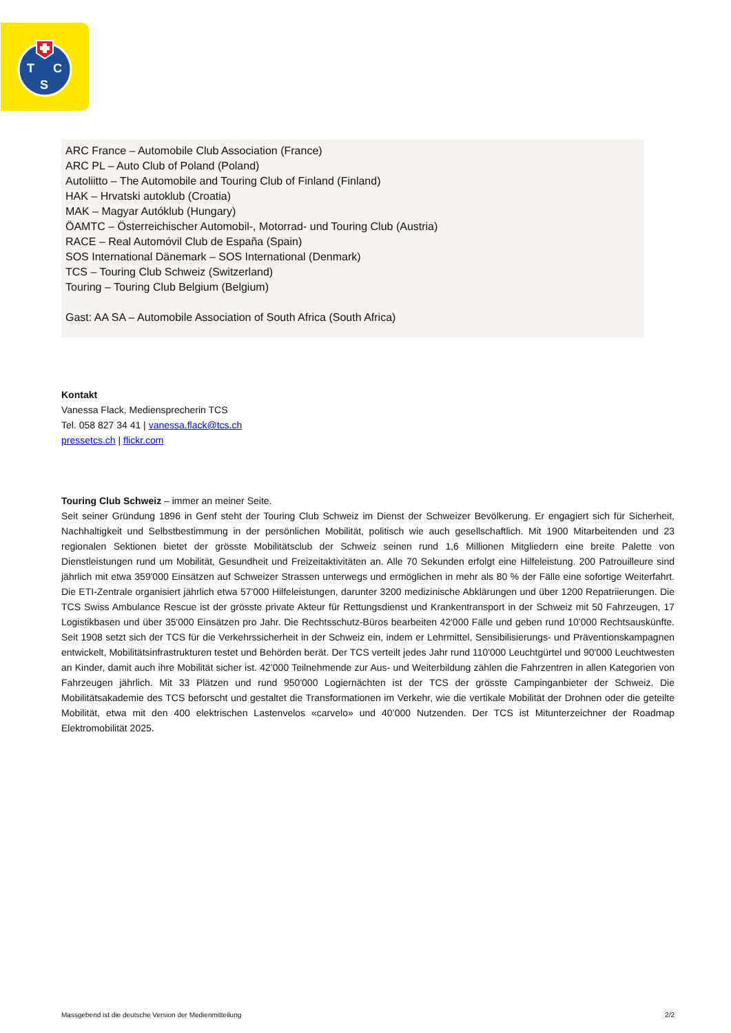T
C
S
ARC France – Automobile Club Association (France)
ARC PL – Auto Club of Poland (Poland)
Autoliitto – The Automobile and Touring Club of Finland (Finland)
HAK – Hrvatski autoklub (Croatia)
MAK – Magyar Autóklub (Hungary)
ÖAMTC – Österreichischer Automobil-, Motorrad- und Touring Club (Austria)
RACE – Real Automóvil Club de España (Spain)
SOS International Dänemark – SOS International (Denmark)
TCS – Touring Club Schweiz (Switzerland)
Touring – Touring Club Belgium (Belgium)
Gast: AA SA – Automobile Association of South Africa (South Africa)
Kontakt
Vanessa Flack, Mediensprecherin TCS
Tel. 058 827 34 41 | vanessa.flack@tcs.ch
pressetcs.ch | flickr.com
Touring Club Schweiz – immer an meiner Seite.
Seit seiner Gründung 1896 in Genf steht der Touring Club Schweiz im Dienst der Schweizer Bevölkerung. Er engagiert sich für Sicherheit, Nachhaltigkeit und Selbstbestimmung in der persönlichen Mobilität, politisch wie auch gesellschaftlich. Mit 1900 Mitarbeitenden und 23 regionalen Sektionen bietet der grösste Mobilitätsclub der Schweiz seinen rund 1,6 Millionen Mitgliedern eine breite Palette von Dienstleistungen rund um Mobilität, Gesundheit und Freizeitaktivitäten an. Alle 70 Sekunden erfolgt eine Hilfeleistung. 200 Patrouilleure sind jährlich mit etwa 359'000 Einsätzen auf Schweizer Strassen unterwegs und ermöglichen in mehr als 80 % der Fälle eine sofortige Weiterfahrt. Die ETI-Zentrale organisiert jährlich etwa 57'000 Hilfeleistungen, darunter 3200 medizinische Abklärungen und über 1200 Repatriierungen. Die TCS Swiss Ambulance Rescue ist der grösste private Akteur für Rettungsdienst und Krankentransport in der Schweiz mit 50 Fahrzeugen, 17 Logistikbasen und über 35'000 Einsätzen pro Jahr. Die Rechtsschutz-Büros bearbeiten 42'000 Fälle und geben rund 10’000 Rechtsauskünfte. Seit 1908 setzt sich der TCS für die Verkehrssicherheit in der Schweiz ein, indem er Lehrmittel, Sensibilisierungs- und Präventionskampagnen entwickelt, Mobilitätsinfrastrukturen testet und Behörden berät. Der TCS verteilt jedes Jahr rund 110'000 Leuchtgürtel und 90'000 Leuchtwesten an Kinder, damit auch ihre Mobilität sicher ist. 42’000 Teilnehmende zur Aus- und Weiterbildung zählen die Fahrzentren in allen Kategorien von Fahrzeugen jährlich. Mit 33 Plätzen und rund 950'000 Logiernächten ist der TCS der grösste Campinganbieter der Schweiz. Die Mobilitätsakademie des TCS beforscht und gestaltet die Transformationen im Verkehr, wie die vertikale Mobilität der Drohnen oder die geteilte Mobilität, etwa mit den 400 elektrischen Lastenvelos «carvelo» und 40’000 Nutzenden. Der TCS ist Mitunterzeichner der Roadmap Elektromobilität 2025.
Massgebend ist die deutsche Version der Medienmitteilung 2/2